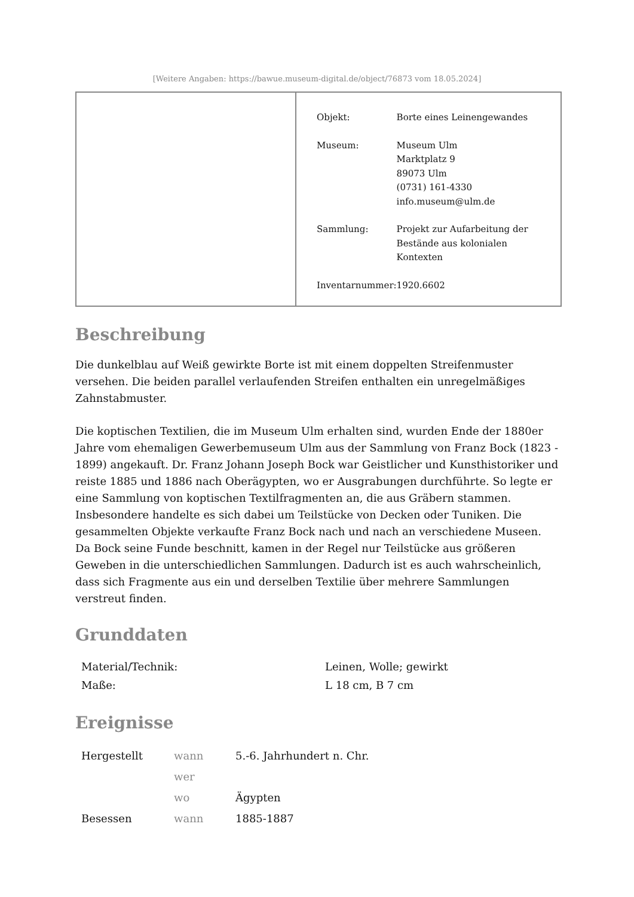[Weitere Angaben: https://bawue.museum-digital.de/object/76873 vom 18.05.2024]
| Objekt: | Borte eines Leinengewandes |
| Museum: | Museum Ulm Marktplatz 9 89073 Ulm (0731) 161-4330 info.museum@ulm.de |
| Sammlung: | Projekt zur Aufarbeitung der Bestände aus kolonialen Kontexten |
| Inventarnummer: | 1920.6602 |
Beschreibung
Die dunkelblau auf Weiß gewirkte Borte ist mit einem doppelten Streifenmuster versehen. Die beiden parallel verlaufenden Streifen enthalten ein unregelmäßiges Zahnstabmuster.
Die koptischen Textilien, die im Museum Ulm erhalten sind, wurden Ende der 1880er Jahre vom ehemaligen Gewerbemuseum Ulm aus der Sammlung von Franz Bock (1823 - 1899) angekauft. Dr. Franz Johann Joseph Bock war Geistlicher und Kunsthistoriker und reiste 1885 und 1886 nach Oberägypten, wo er Ausgrabungen durchführte. So legte er eine Sammlung von koptischen Textilfragmenten an, die aus Gräbern stammen. Insbesondere handelte es sich dabei um Teilstücke von Decken oder Tuniken. Die gesammelten Objekte verkaufte Franz Bock nach und nach an verschiedene Museen. Da Bock seine Funde beschnitt, kamen in der Regel nur Teilstücke aus größeren Geweben in die unterschiedlichen Sammlungen. Dadurch ist es auch wahrscheinlich, dass sich Fragmente aus ein und derselben Textilie über mehrere Sammlungen verstreut finden.
Grunddaten
| Material/Technik: | Leinen, Wolle; gewirkt |
| Maße: | L 18 cm, B 7 cm |
Ereignisse
| Hergestellt | wann | 5.-6. Jahrhundert n. Chr. |
| | wer | |
| | wo | Ägypten |
| Besessen | wann | 1885-1887 |